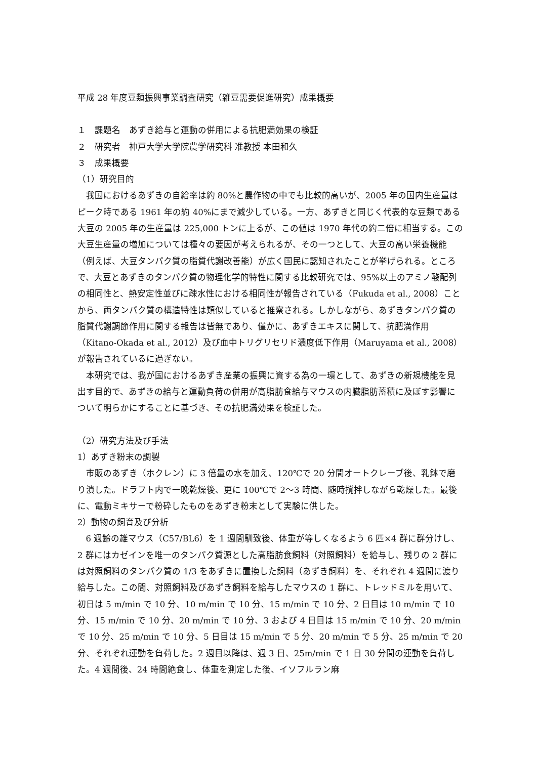平成 28 年度豆類振興事業調査研究（雑豆需要促進研究）成果概要
１　課題名　あずき給与と運動の併用による抗肥満効果の検証
２　研究者　神戸大学大学院農学研究科 准教授 本田和久
３　成果概要
（1）研究目的
我国におけるあずきの自給率は約 80%と農作物の中でも比較的高いが、2005 年の国内生産量はピーク時である 1961 年の約 40%にまで減少している。一方、あずきと同じく代表的な豆類である大豆の 2005 年の生産量は 225,000 トンに上るが、この値は 1970 年代の約二倍に相当する。この大豆生産量の増加については種々の要因が考えられるが、その一つとして、大豆の高い栄養機能（例えば、大豆タンパク質の脂質代謝改善能）が広く国民に認知されたことが挙げられる。ところで、大豆とあずきのタンパク質の物理化学的特性に関する比較研究では、95%以上のアミノ酸配列の相同性と、熱安定性並びに疎水性における相同性が報告されている（Fukuda et al., 2008）ことから、両タンパク質の構造特性は類似していると推察される。しかしながら、あずきタンパク質の脂質代謝調節作用に関する報告は皆無であり、僅かに、あずきエキスに関して、抗肥満作用（Kitano-Okada et al., 2012）及び血中トリグリセリド濃度低下作用（Maruyama et al., 2008）が報告されているに過ぎない。
本研究では、我が国におけるあずき産業の振興に資する為の一環として、あずきの新規機能を見出す目的で、あずきの給与と運動負荷の併用が高脂肪食給与マウスの内臓脂肪蓄積に及ぼす影響について明らかにすることに基づき、その抗肥満効果を検証した。
（2）研究方法及び手法
1）あずき粉末の調製
市販のあずき（ホクレン）に 3 倍量の水を加え、120℃で 20 分間オートクレーブ後、乳鉢で磨り潰した。ドラフト内で一晩乾燥後、更に 100℃で 2〜3 時間、随時撹拌しながら乾燥した。最後に、電動ミキサーで粉砕したものをあずき粉末として実験に供した。
2）動物の飼育及び分析
6 週齢の雄マウス（C57/BL6）を 1 週間馴致後、体重が等しくなるよう 6 匹×4 群に群分けし、2 群にはカゼインを唯一のタンパク質源とした高脂肪食飼料（対照飼料）を給与し、残りの 2 群には対照飼料のタンパク質の 1/3 をあずきに置換した飼料（あずき飼料）を、それぞれ 4 週間に渡り給与した。この間、対照飼料及びあずき飼料を給与したマウスの 1 群に、トレッドミルを用いて、初日は 5 m/min で 10 分、10 m/min で 10 分、15 m/min で 10 分、2 日目は 10 m/min で 10 分、15 m/min で 10 分、20 m/min で 10 分、3 および 4 日目は 15 m/min で 10 分、20 m/min で 10 分、25 m/min で 10 分、5 日目は 15 m/min で 5 分、20 m/min で 5 分、25 m/min で 20 分、それぞれ運動を負荷した。2 週目以降は、週 3 日、25m/min で 1 日 30 分間の運動を負荷した。4 週間後、24 時間絶食し、体重を測定した後、イソフルラン麻